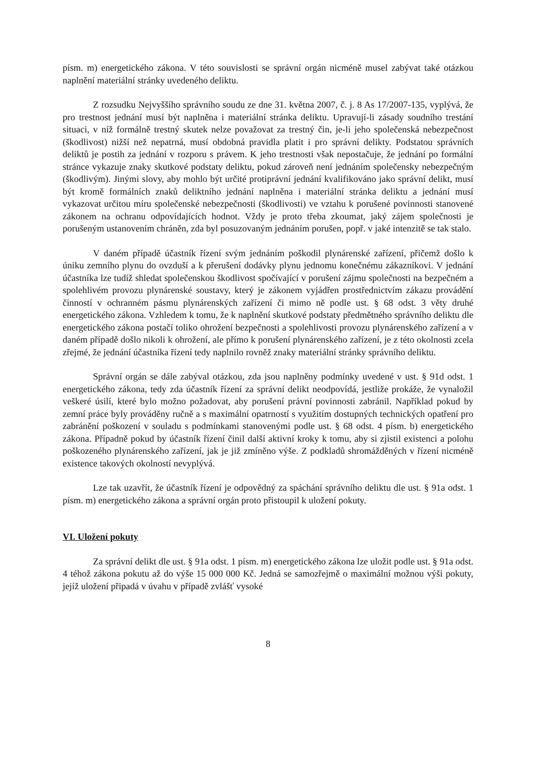písm. m) energetického zákona. V této souvislosti se správní orgán nicméně musel zabývat také otázkou naplnění materiální stránky uvedeného deliktu.
Z rozsudku Nejvyššího správního soudu ze dne 31. května 2007, č. j. 8 As 17/2007-135, vyplývá, že pro trestnost jednání musí být naplněna i materiální stránka deliktu. Upravují-li zásady soudního trestání situaci, v níž formálně trestný skutek nelze považovat za trestný čin, je-li jeho společenská nebezpečnost (škodlivost) nižší než nepatrná, musí obdobná pravidla platit i pro správní delikty. Podstatou správních deliktů je postih za jednání v rozporu s právem. K jeho trestnosti však nepostačuje, že jednání po formální stránce vykazuje znaky skutkové podstaty deliktu, pokud zároveň není jednáním společensky nebezpečným (škodlivým). Jinými slovy, aby mohlo být určité protiprávní jednání kvalifikováno jako správní delikt, musí být kromě formálních znaků deliktního jednání naplněna i materiální stránka deliktu a jednání musí vykazovat určitou míru společenské nebezpečnosti (škodlivosti) ve vztahu k porušené povinnosti stanovené zákonem na ochranu odpovídajících hodnot. Vždy je proto třeba zkoumat, jaký zájem společnosti je porušeným ustanovením chráněn, zda byl posuzovaným jednáním porušen, popř. v jaké intenzitě se tak stalo.
V daném případě účastník řízení svým jednáním poškodil plynárenské zařízení, přičemž došlo k úniku zemního plynu do ovzduší a k přerušení dodávky plynu jednomu konečnému zákazníkovi. V jednání účastníka lze tudíž shledat společenskou škodlivost spočívající v porušení zájmu společnosti na bezpečném a spolehlivém provozu plynárenské soustavy, který je zákonem vyjádřen prostřednictvím zákazu provádění činností v ochranném pásmu plynárenských zařízení či mimo ně podle ust. § 68 odst. 3 věty druhé energetického zákona. Vzhledem k tomu, že k naplnění skutkové podstaty předmětného správního deliktu dle energetického zákona postačí toliko ohrožení bezpečnosti a spolehlivosti provozu plynárenského zařízení a v daném případě došlo nikoli k ohrožení, ale přímo k porušení plynárenského zařízení, je z této okolnosti zcela zřejmé, že jednání účastníka řízení tedy naplnilo rovněž znaky materiální stránky správního deliktu.
Správní orgán se dále zabýval otázkou, zda jsou naplněny podmínky uvedené v ust. § 91d odst. 1 energetického zákona, tedy zda účastník řízení za správní delikt neodpovídá, jestliže prokáže, že vynaložil veškeré úsilí, které bylo možno požadovat, aby porušení právní povinnosti zabránil. Například pokud by zemní práce byly prováděny ručně a s maximální opatrností s využitím dostupných technických opatření pro zabránění poškození v souladu s podmínkami stanovenými podle ust. § 68 odst. 4 písm. b) energetického zákona. Případně pokud by účastník řízení činil další aktivní kroky k tomu, aby si zjistil existenci a polohu poškozeného plynárenského zařízení, jak je již zmíněno výše. Z podkladů shromážděných v řízení nicméně existence takových okolností nevyplývá.
Lze tak uzavřít, že účastník řízení je odpovědný za spáchání správního deliktu dle ust. § 91a odst. 1 písm. m) energetického zákona a správní orgán proto přistoupil k uložení pokuty.
VI. Uložení pokuty
Za správní delikt dle ust. § 91a odst. 1 písm. m) energetického zákona lze uložit podle ust. § 91a odst. 4 téhož zákona pokutu až do výše 15 000 000 Kč. Jedná se samozřejmě o maximální možnou výši pokuty, jejíž uložení připadá v úvahu v případě zvlášť vysoké
8